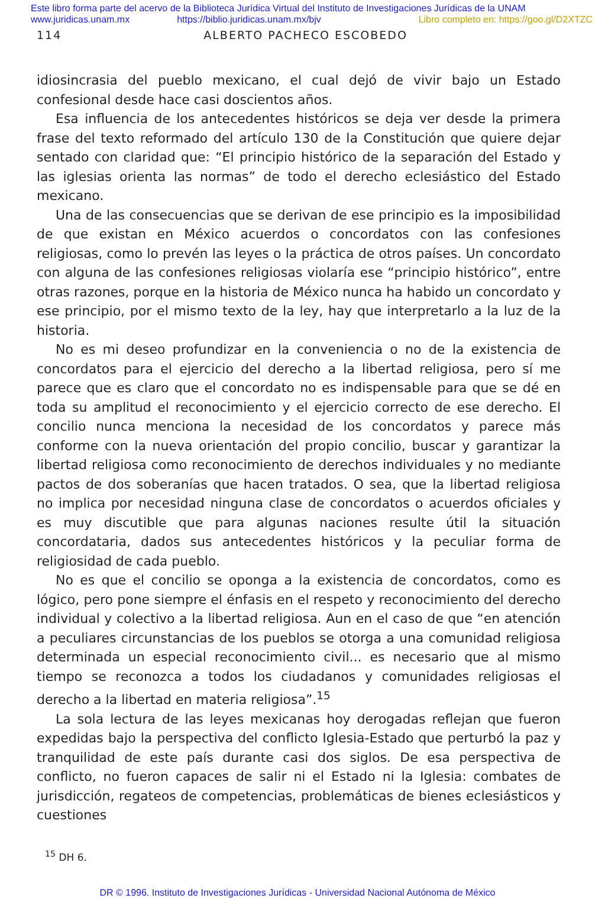Este libro forma parte del acervo de la Biblioteca Jurídica Virtual del Instituto de Investigaciones Jurídicas de la UNAM
www.juridicas.unam.mx https://biblio.juridicas.unam.mx/bjv Libro completo en: https://goo.gl/D2XTZC
114 ALBERTO PACHECO ESCOBEDO
idiosincrasia del pueblo mexicano, el cual dejó de vivir bajo un Estado confesional desde hace casi doscientos años.
Esa influencia de los antecedentes históricos se deja ver desde la primera frase del texto reformado del artículo 130 de la Constitución que quiere dejar sentado con claridad que: “El principio histórico de la separación del Estado y las iglesias orienta las normas” de todo el derecho eclesiástico del Estado mexicano.
Una de las consecuencias que se derivan de ese principio es la imposibilidad de que existan en México acuerdos o concordatos con las confesiones religiosas, como lo prevén las leyes o la práctica de otros países. Un concordato con alguna de las confesiones religiosas violaría ese “principio histórico”, entre otras razones, porque en la historia de México nunca ha habido un concordato y ese principio, por el mismo texto de la ley, hay que interpretarlo a la luz de la historia.
No es mi deseo profundizar en la conveniencia o no de la existencia de concordatos para el ejercicio del derecho a la libertad religiosa, pero sí me parece que es claro que el concordato no es indispensable para que se dé en toda su amplitud el reconocimiento y el ejercicio correcto de ese derecho. El concilio nunca menciona la necesidad de los concordatos y parece más conforme con la nueva orientación del propio concilio, buscar y garantizar la libertad religiosa como reconocimiento de derechos individuales y no mediante pactos de dos soberanías que hacen tratados. O sea, que la libertad religiosa no implica por necesidad ninguna clase de concordatos o acuerdos oficiales y es muy discutible que para algunas naciones resulte útil la situación concordataria, dados sus antecedentes históricos y la peculiar forma de religiosidad de cada pueblo.
No es que el concilio se oponga a la existencia de concordatos, como es lógico, pero pone siempre el énfasis en el respeto y reconocimiento del derecho individual y colectivo a la libertad religiosa. Aun en el caso de que “en atención a peculiares circunstancias de los pueblos se otorga a una comunidad religiosa determinada un especial reconocimiento civil... es necesario que al mismo tiempo se reconozca a todos los ciudadanos y comunidades religiosas el derecho a la libertad en materia religiosa”.<sup>15</sup>
La sola lectura de las leyes mexicanas hoy derogadas reflejan que fueron expedidas bajo la perspectiva del conflicto Iglesia-Estado que perturbó la paz y tranquilidad de este país durante casi dos siglos. De esa perspectiva de conflicto, no fueron capaces de salir ni el Estado ni la Iglesia: combates de jurisdicción, regateos de competencias, problemáticas de bienes eclesiásticos y cuestiones
<sup>15</sup> DH 6.
DR © 1996. Instituto de Investigaciones Jurídicas - Universidad Nacional Autónoma de México